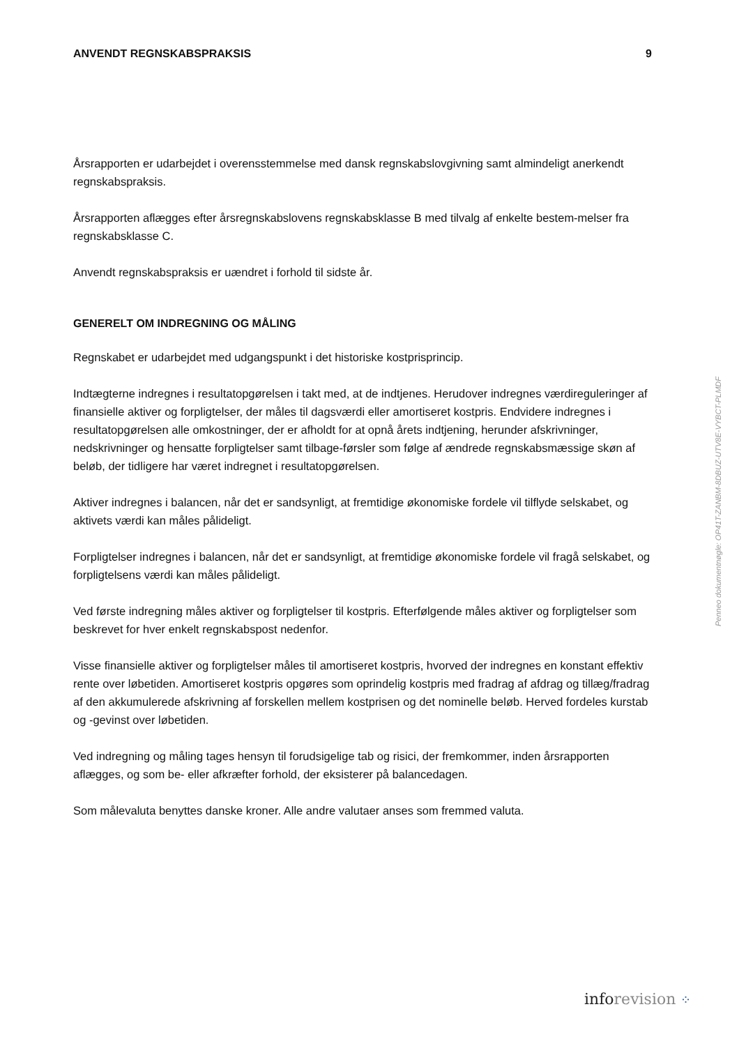ANVENDT REGNSKABSPRAKSIS 9
Årsrapporten er udarbejdet i overensstemmelse med dansk regnskabslovgivning samt almindeligt anerkendt regnskabspraksis.
Årsrapporten aflægges efter årsregnskabslovens regnskabsklasse B med tilvalg af enkelte bestem-melser fra regnskabsklasse C.
Anvendt regnskabspraksis er uændret i forhold til sidste år.
GENERELT OM INDREGNING OG MÅLING
Regnskabet er udarbejdet med udgangspunkt i det historiske kostprisprincip.
Indtægterne indregnes i resultatopgørelsen i takt med, at de indtjenes. Herudover indregnes værdireguleringer af finansielle aktiver og forpligtelser, der måles til dagsværdi eller amortiseret kostpris. Endvidere indregnes i resultatopgørelsen alle omkostninger, der er afholdt for at opnå årets indtjening, herunder afskrivninger, nedskrivninger og hensatte forpligtelser samt tilbage-førsler som følge af ændrede regnskabsmæssige skøn af beløb, der tidligere har været indregnet i resultatopgørelsen.
Aktiver indregnes i balancen, når det er sandsynligt, at fremtidige økonomiske fordele vil tilflyde selskabet, og aktivets værdi kan måles pålideligt.
Forpligtelser indregnes i balancen, når det er sandsynligt, at fremtidige økonomiske fordele vil fragå selskabet, og forpligtelsens værdi kan måles pålideligt.
Ved første indregning måles aktiver og forpligtelser til kostpris. Efterfølgende måles aktiver og forpligtelser som beskrevet for hver enkelt regnskabspost nedenfor.
Visse finansielle aktiver og forpligtelser måles til amortiseret kostpris, hvorved der indregnes en konstant effektiv rente over løbetiden. Amortiseret kostpris opgøres som oprindelig kostpris med fradrag af afdrag og tillæg/fradrag af den akkumulerede afskrivning af forskellen mellem kostprisen og det nominelle beløb. Herved fordeles kurstab og -gevinst over løbetiden.
Ved indregning og måling tages hensyn til forudsigelige tab og risici, der fremkommer, inden årsrapporten aflægges, og som be- eller afkræfter forhold, der eksisterer på balancedagen.
Som målevaluta benyttes danske kroner. Alle andre valutaer anses som fremmed valuta.
Penneo dokumentnøgle: OP41T-ZANBM-8DBUZ-UTV8E-VYBCT-PLMDF
info revision ⁘